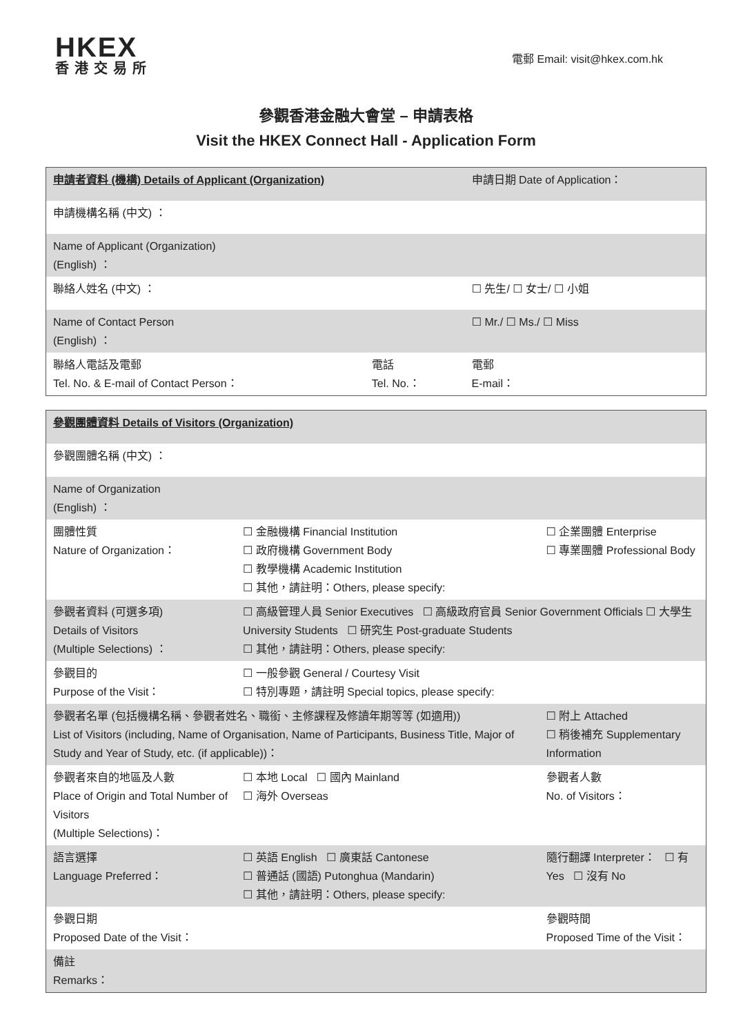HKEX
香港交易所
電郵 Email: visit@hkex.com.hk
參觀香港金融大會堂 – 申請表格
Visit the HKEX Connect Hall - Application Form
| 申請者資料 (機構) Details of Applicant (Organization) | | 申請日期 Date of Application： | |
| 申請機構名稱 (中文) ： | | | |
| Name of Applicant (Organization) (English) ： | | | |
| 聯絡人姓名 (中文) ： | | | ☐ 先生/ ☐ 女士/ ☐ 小姐 |
| Name of Contact Person (English) ： | | | ☐ Mr./ ☐ Ms./ ☐ Miss |
| 聯絡人電話及電郵 Tel. No. & E-mail of Contact Person： | 電話 Tel. No.： | 電郵 E-mail： | |
| 參觀團體資料 Details of Visitors (Organization) | | |
| 參觀團體名稱 (中文) ： | | |
| Name of Organization (English) ： | | |
| 團體性質 Nature of Organization： | ☐ 金融機構 Financial Institution ☐ 政府機構 Government Body ☐ 教學機構 Academic Institution ☐ 其他，請註明：Others, please specify: | ☐ 企業團體 Enterprise ☐ 專業團體 Professional Body |
| 參觀者資料 (可選多項) Details of Visitors (Multiple Selections) ： | ☐ 高級管理人員 Senior Executives ☐ 高級政府官員 Senior Government Officials ☐ 大學生 University Students ☐ 研究生 Post-graduate Students ☐ 其他，請註明：Others, please specify: | |
| 參觀目的 Purpose of the Visit： | ☐ 一般參觀 General / Courtesy Visit ☐ 特別專題，請註明 Special topics, please specify: | |
| 參觀者名單 (包括機構名稱、參觀者姓名、職銜、主修課程及修讀年期等等 (如適用)) List of Visitors (including, Name of Organisation, Name of Participants, Business Title, Major of Study and Year of Study, etc. (if applicable))： | | ☐ 附上 Attached ☐ 稍後補充 Supplementary Information |
| 參觀者來自的地區及人數 Place of Origin and Total Number of Visitors (Multiple Selections)： | ☐ 本地 Local ☐ 國內 Mainland ☐ 海外 Overseas | 參觀者人數 No. of Visitors： |
| 語言選擇 Language Preferred： | ☐ 英語 English ☐ 廣東話 Cantonese ☐ 普通話 (國語) Putonghua (Mandarin) ☐ 其他，請註明：Others, please specify: | 隨行翻譯 Interpreter： ☐ 有 Yes ☐ 沒有 No |
| 參觀日期 Proposed Date of the Visit： | | 參觀時間 Proposed Time of the Visit： |
| 備註 Remarks： | | |